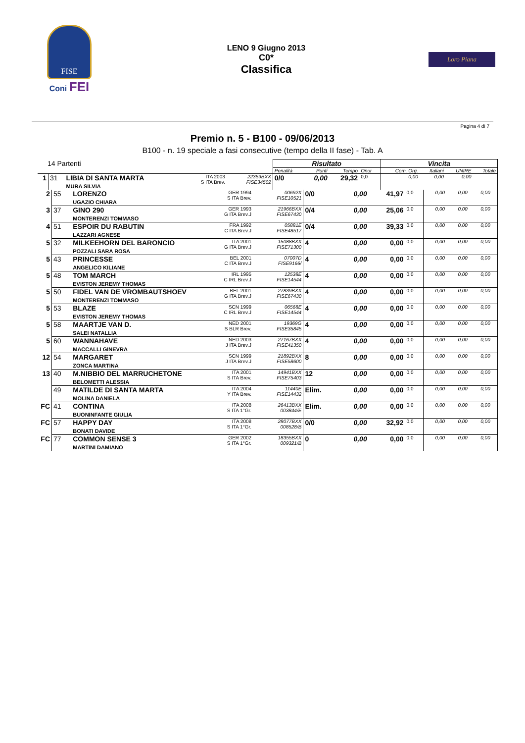FISE
Coni FEI
LENO 9 Giugno 2013
C0*
Classifica
Loro Piana
Pagina 4 di 7
Premio n. 5 - B100 - 09/06/2013
B100 - n. 19 speciale a fasi consecutive (tempo della II fase) - Tab. A
| 14 Partenti | | | | | | Risultato | | | | Vincita | | | |
| --- | --- | --- | --- | --- | --- | --- | --- | --- | --- | --- | --- | --- | --- |
| | | | | | | Penalità | Punti | Tempo | Onor | Com. Org. | Italiani | UNIRE | Totale |
| 1 | 31 | LIBIA DI SANTA MARTA MURA SILVIA | ITA 2003 S ITA Brev. | | 22359BXX FISE34502 | 0/0 | 0,00 | 29,32 | 0,0 | 0,00 | 0,00 | 0,00 | |
| 2 | 55 | LORENZO UGAZIO CHIARA | GER 1994 S ITA Brev. | 00692X FISE10521 | 0/0 | 0,00 | 41,97 | 0,0 | 0,00 | 0,00 | 0,00 | |
| 3 | 37 | GINO 290 MONTERENZI TOMMASO | GER 1993 G ITA Brev.J | 21966BXX FISE67430 | 0/4 | 0,00 | 25,06 | 0,0 | 0,00 | 0,00 | 0,00 | |
| 4 | 51 | ESPOIR DU RABUTIN LAZZARI AGNESE | FRA 1992 C ITA Brev.J | 05881E FISE48517 | 0/4 | 0,00 | 39,33 | 0,0 | 0,00 | 0,00 | 0,00 | |
| 5 | 32 | MILKEEHORN DEL BARONCIO POZZALI SARA ROSA | ITA 2001 G ITA Brev.J | 15088BXX FISE71300 | 4 | 0,00 | 0,00 | 0,0 | 0,00 | 0,00 | 0,00 | |
| 5 | 43 | PRINCESSE ANGELICO KILIANE | BEL 2001 C ITA Brev.J | 07007D FISE9166/ | 4 | 0,00 | 0,00 | 0,0 | 0,00 | 0,00 | 0,00 | |
| 5 | 48 | TOM MARCH EVISTON JEREMY THOMAS | IRL 1995 C IRL Brev.J | 12538E FISE14544 | 4 | 0,00 | 0,00 | 0,0 | 0,00 | 0,00 | 0,00 | |
| 5 | 50 | FIDEL VAN DE VROMBAUTSHOEV MONTERENZI TOMMASO | BEL 2001 G ITA Brev.J | 27839BXX FISE67430 | 4 | 0,00 | 0,00 | 0,0 | 0,00 | 0,00 | 0,00 | |
| 5 | 53 | BLAZE EVISTON JEREMY THOMAS | SCN 1999 C IRL Brev.J | 06568E FISE14544 | 4 | 0,00 | 0,00 | 0,0 | 0,00 | 0,00 | 0,00 | |
| 5 | 58 | MAARTJE VAN D. SALEI NATALLIA | NED 2001 S BLR Brev. | 19369G FISE35845 | 4 | 0,00 | 0,00 | 0,0 | 0,00 | 0,00 | 0,00 | |
| 5 | 60 | WANNAHAVE MACCALLI GINEVRA | NED 2003 J ITA Brev.J | 27167BXX FISE41350 | 4 | 0,00 | 0,00 | 0,0 | 0,00 | 0,00 | 0,00 | |
| 12 | 54 | MARGARET ZONCA MARTINA | SCN 1999 J ITA Brev.J | 21892BXX FISE58600 | 8 | 0,00 | 0,00 | 0,0 | 0,00 | 0,00 | 0,00 | |
| 13 | 40 | M.NIBBIO DEL MARRUCHETONE BELOMETTI ALESSIA | ITA 2001 S ITA Brev. | 14941BXX FISE75403 | 12 | 0,00 | 0,00 | 0,0 | 0,00 | 0,00 | 0,00 | |
| | 49 | MATILDE DI SANTA MARTA MOLINA DANIELA | ITA 2004 Y ITA Brev. | 11440E FISE14432 | Elim. | 0,00 | 0,00 | 0,0 | 0,00 | 0,00 | 0,00 | |
| FC | 41 | CONTINA BUONINFANTE GIULIA | ITA 2008 S ITA 1°Gr. | 26413BXX 003844/E | Elim. | 0,00 | 0,00 | 0,0 | 0,00 | 0,00 | 0,00 | |
| FC | 57 | HAPPY DAY BONATI DAVIDE | ITA 2008 S ITA 1°Gr. | 28077BXX 008528/B | 0/0 | 0,00 | 32,92 | 0,0 | 0,00 | 0,00 | 0,00 | |
| FC | 77 | COMMON SENSE 3 MARTINI DAMIANO | GER 2002 S ITA 1°Gr. | 18355BXX 009321/B | 0 | 0,00 | 0,00 | 0,0 | 0,00 | 0,00 | 0,00 | |